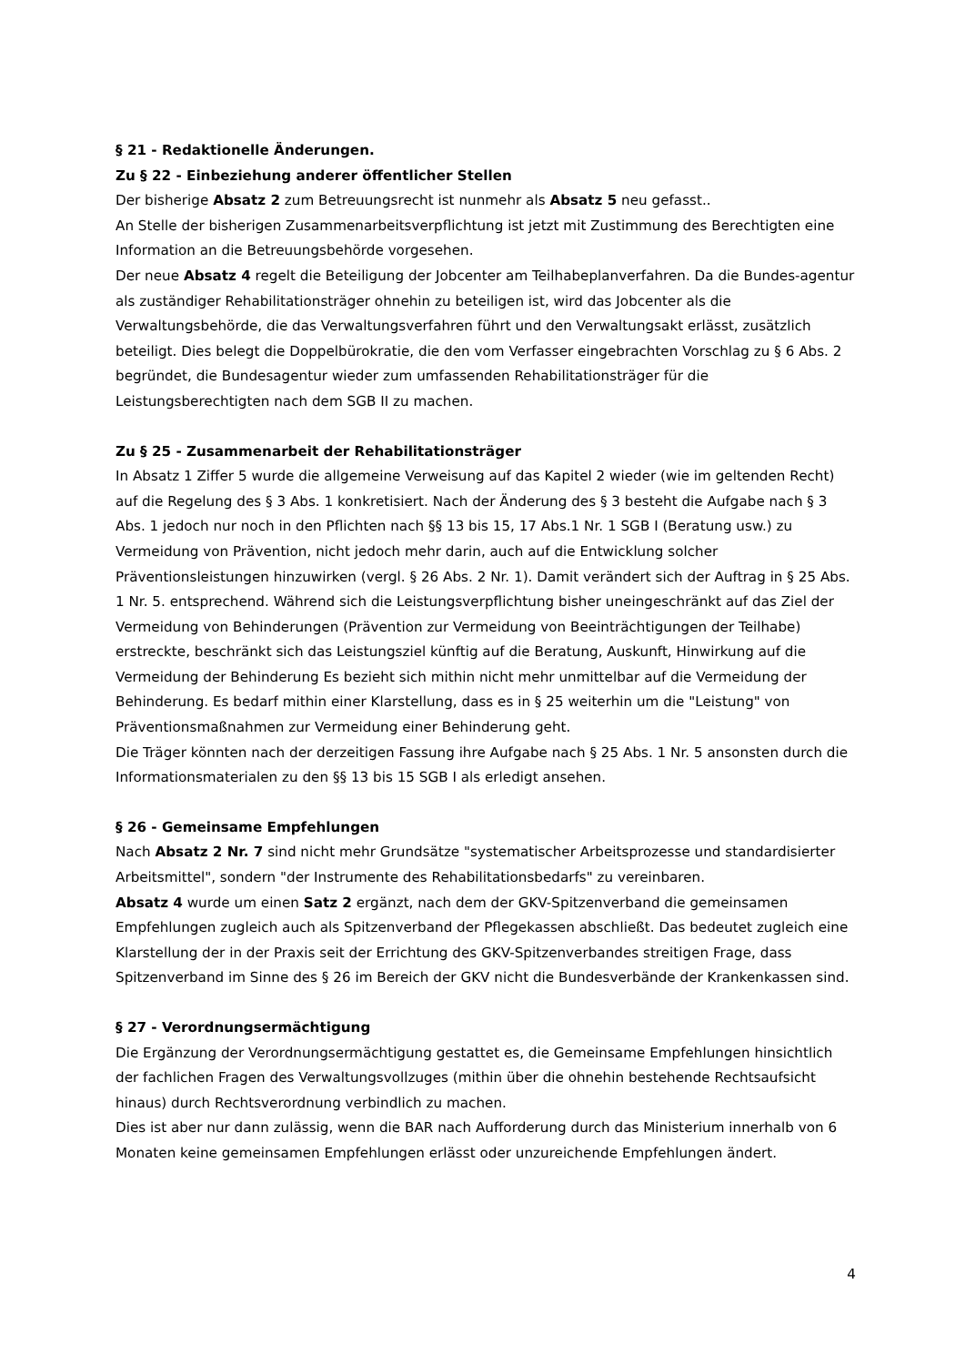§ 21 - Redaktionelle Änderungen.
Zu § 22 - Einbeziehung anderer öffentlicher Stellen
Der bisherige Absatz 2 zum Betreuungsrecht ist nunmehr als Absatz 5 neu gefasst..
An Stelle der bisherigen Zusammenarbeitsverpflichtung ist jetzt mit Zustimmung des Berechtigten eine Information an die Betreuungsbehörde vorgesehen.
Der neue Absatz 4 regelt die Beteiligung der Jobcenter am Teilhabeplanverfahren. Da die Bundes-agentur als zuständiger Rehabilitationsträger ohnehin zu beteiligen ist, wird das Jobcenter als die Verwaltungsbehörde, die das Verwaltungsverfahren führt und den Verwaltungsakt erlässt, zusätzlich beteiligt. Dies belegt die Doppelbürokratie, die den vom Verfasser eingebrachten Vorschlag zu § 6 Abs. 2 begründet, die Bundesagentur wieder zum umfassenden Rehabilitationsträger für die Leistungsberechtigten nach dem SGB II zu machen.
Zu § 25 - Zusammenarbeit der Rehabilitationsträger
In Absatz 1 Ziffer 5 wurde die allgemeine Verweisung auf das Kapitel 2 wieder (wie im geltenden Recht) auf die Regelung des § 3 Abs. 1 konkretisiert. Nach der Änderung des § 3 besteht die Aufgabe nach § 3 Abs. 1 jedoch nur noch in den Pflichten nach §§ 13 bis 15, 17 Abs.1 Nr. 1 SGB I (Beratung usw.) zu Vermeidung von Prävention, nicht jedoch mehr darin, auch auf die Entwicklung solcher Präventionsleistungen hinzuwirken (vergl. § 26 Abs. 2 Nr. 1). Damit verändert sich der Auftrag in § 25 Abs. 1 Nr. 5. entsprechend. Während sich die Leistungsverpflichtung bisher uneingeschränkt auf das Ziel der Vermeidung von Behinderungen (Prävention zur Vermeidung von Beeinträchtigungen der Teilhabe) erstreckte, beschränkt sich das Leistungsziel künftig auf die Beratung, Auskunft, Hinwirkung auf die Vermeidung der Behinderung Es bezieht sich mithin nicht mehr unmittelbar auf die Vermeidung der Behinderung. Es bedarf mithin einer Klarstellung, dass es in § 25 weiterhin um die "Leistung" von Präventionsmaßnahmen zur Vermeidung einer Behinderung geht.
Die Träger könnten nach der derzeitigen Fassung ihre Aufgabe nach § 25 Abs. 1 Nr. 5 ansonsten durch die Informationsmaterialen zu den §§ 13 bis 15 SGB I als erledigt ansehen.
§ 26 - Gemeinsame Empfehlungen
Nach Absatz 2 Nr. 7 sind nicht mehr Grundsätze "systematischer Arbeitsprozesse und standardisierter Arbeitsmittel", sondern "der Instrumente des Rehabilitationsbedarfs" zu vereinbaren.
Absatz 4 wurde um einen Satz 2 ergänzt, nach dem der GKV-Spitzenverband die gemeinsamen Empfehlungen zugleich auch als Spitzenverband der Pflegekassen abschließt. Das bedeutet zugleich eine Klarstellung der in der Praxis seit der Errichtung des GKV-Spitzenverbandes streitigen Frage, dass Spitzenverband im Sinne des § 26 im Bereich der GKV nicht die Bundesverbände der Krankenkassen sind.
§ 27 - Verordnungsermächtigung
Die Ergänzung der Verordnungsermächtigung gestattet es, die Gemeinsame Empfehlungen hinsichtlich der fachlichen Fragen des Verwaltungsvollzuges (mithin über die ohnehin bestehende Rechtsaufsicht hinaus) durch Rechtsverordnung verbindlich zu machen.
Dies ist aber nur dann zulässig, wenn die BAR nach Aufforderung durch das Ministerium innerhalb von 6 Monaten keine gemeinsamen Empfehlungen erlässt oder unzureichende Empfehlungen ändert.
4